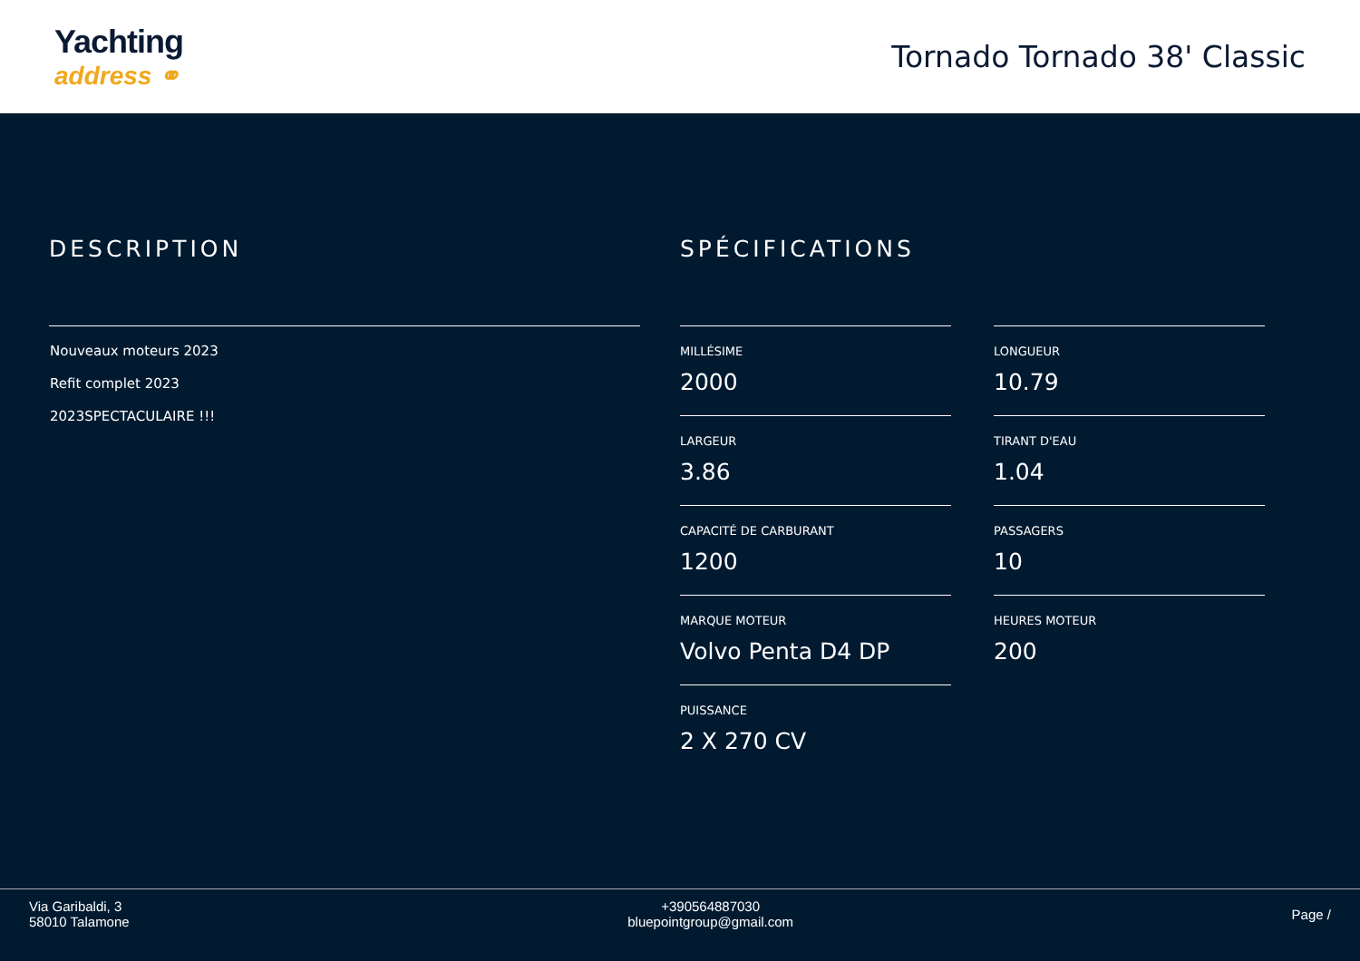Yachting
address ⚭
Tornado Tornado 38' Classic
DESCRIPTION
Nouveaux moteurs 2023
Refit complet 2023
2023SPECTACULAIRE !!!
SPÉCIFICATIONS
MILLÉSIME
2000
LONGUEUR
10.79
LARGEUR
3.86
TIRANT D'EAU
1.04
CAPACITÉ DE CARBURANT
1200
PASSAGERS
10
MARQUE MOTEUR
Volvo Penta D4 DP
HEURES MOTEUR
200
PUISSANCE
2 X 270 CV
Via Garibaldi, 3
58010 Talamone
+390564887030
bluepointgroup@gmail.com
Page /